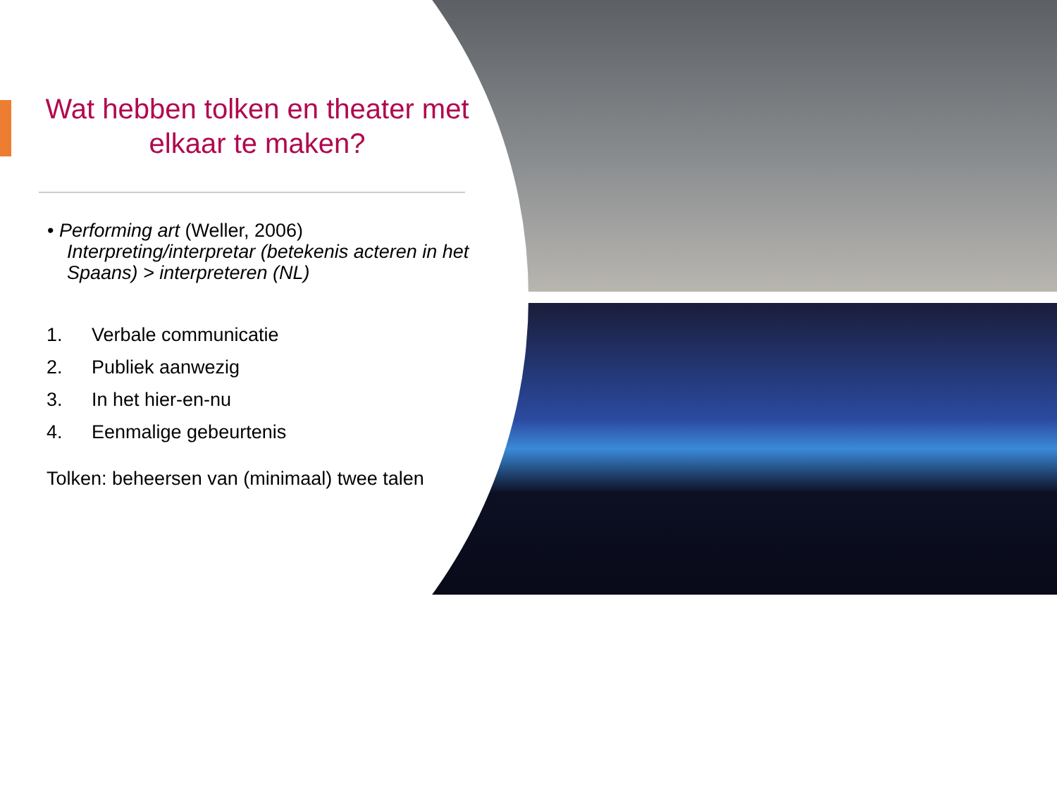Wat hebben tolken en theater met elkaar te maken?
• Performing art (Weller, 2006) Interpreting/interpretar (betekenis acteren in het Spaans) > interpreteren (NL)
1. Verbale communicatie
2. Publiek aanwezig
3. In het hier-en-nu
4. Eenmalige gebeurtenis
Tolken: beheersen van (minimaal) twee talen